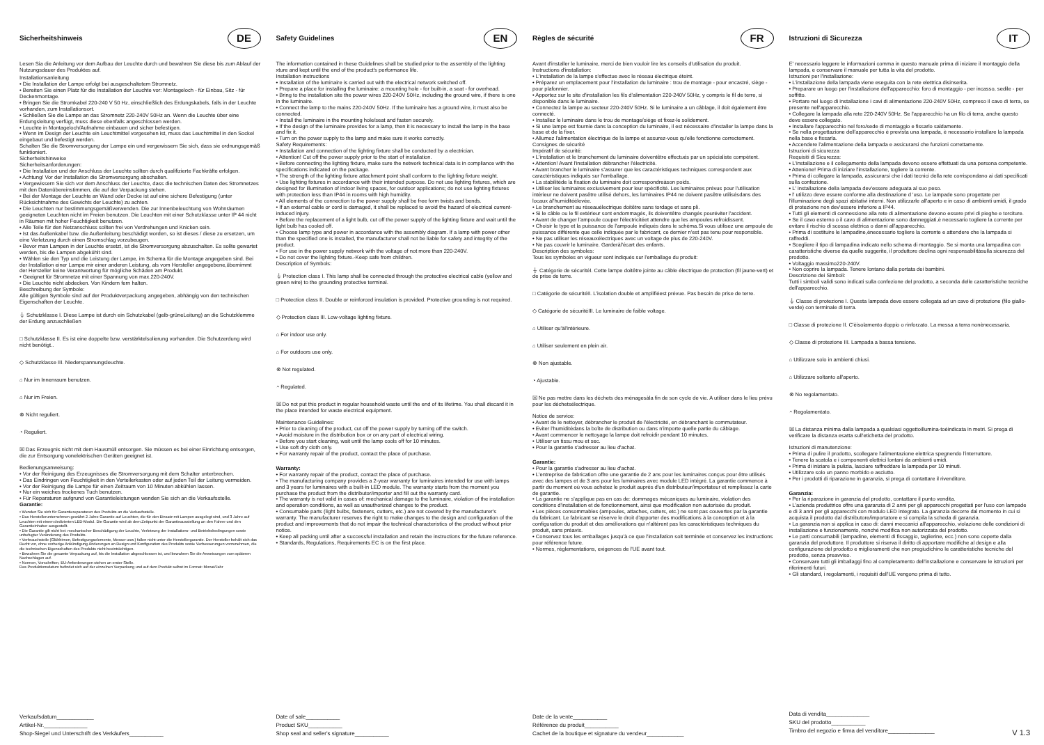Sicherheitshinweis DE
Lesen Sia die Anleitung vor dem Aufbau der Leuchte durch und bewahren Sie diese bis zum Ablauf der Nutzungsdauer des Produktes auf.
Installationsanleitung
• Die Installation der Lampe erfolgt bei ausgeschaltetem Stromnetz.
• Bereiten Sie einen Platz für die Installation der Leuchte vor: Montageloch - für Einbau, Sitz - für Deckenmontage.
• Bringen Sie die Stromkabel 220-240 V 50 Hz, einschließlich des Erdungskabels, falls in der Leuchte vorhanden, zum Installationsort.
• Schließen Sie die Lampe an das Stromnetz 220-240V 50Hz an. Wenn die Leuchte über eine Erdungsleitung verfügt, muss diese ebenfalls angeschlossen werden.
• Leuchte in Montageloch/Aufnahme einbauen und sicher befestigen.
• Wenn im Design der Leuchte ein Leuchtmittel vorgesehen ist, muss das Leuchtmittel in den Sockel eingebaut und befestigt werden.
Schalten Sie die Stromversorgung der Lampe ein und vergewissern Sie sich, dass sie ordnungsgemäß funktioniert.
Sicherheitshinweise
Sicherheitsanforderungen:
• Die Installation und der Anschluss der Leuchte sollten durch qualifizierte Fachkräfte erfolgen.
• Achtung! Vor der Installation die Stromversorgung abschalten.
• Vergewissern Sie sich vor dem Anschluss der Leuchte, dass die technischen Daten des Stromnetzes mit den Datenübereinstimmen, die auf der Verpackung stehen.
• Bei der Montage der Leuchte an Wand oder Decke ist auf eine sichere Befestigung (unter Rücksichtnahme des Gewichts der Leuchte) zu achten.
• Die Leuchten nur bestimmungsgemäßverwenden. Die zur Innenbeleuchtung von Wohnräumen geeigneten Leuchten nicht im Freien benutzen. Die Leuchten mit einer Schutzklasse unter IP 44 nicht in Räumen mit hoher Feuchtigkeit benutzen.
• Alle Teile für den Netzanschluss sollten frei von Verdrehungen und Knicken sein.
• Ist das Außenkabel bzw. die Außenleitung beschädigt worden, so ist dieses / diese zu ersetzen, um eine Verletzung durch einen Stromschlag vorzubeugen.
• Bevor man Lampen in der Leuchte ersetzt, ist die Stromversorgung abzuschalten. Es sollte gewartet werden, bis die Lampen abgekühlt sind.
• Wählen sie den Typ und die Leistung der Lampe, im Schema für die Montage angegeben sind. Bei der Installation einer Lampe mir einer anderen Leistung, als vom Hersteller angegebene,übernimmt der Hersteller keine Verantwortung für mögliche Schäden am Produkt.
• Geeignet für Stromnetze mit einer Spannung von max.220-240V.
• Die Leuchte nicht abdecken. Von Kindern fern halten.
Beschreibung der Symbole:
Alle gültigen Symbole sind auf der Produktverpackung angegeben, abhängig von den technischen Eigenschaften der Leuchte.
⏚ Schutzklasse I. Diese Lampe ist durch ein Schutzkabel (gelb-grüneLeitung) an die Schutzklemme der Erdung anzuschließen
□ Schutzklasse II. Es ist eine doppelte bzw. verstärktelsolierung vorhanden. Die Schutzerdung wird nicht benötigt..
◇ Schutzklasse III. Niederspannungsleuchte.
⌂ Nur im Innenraum benutzen.
⌂ Nur im Freien.
⊗ Nicht reguliert.
◔ Reguliert.
☒ Das Erzeugnis nicht mit dem Hausmüll entsorgen. Sie müssen es bei einer Einrichtung entsorgen, die zur Entsorgung vonelektrischen Geräten geeignet ist.
Bedienungsanweisung:
• Vor der Reinigung des Erzeugnisses die Stromversorgung mit dem Schalter unterbrechen.
• Das Eindringen von Feuchtigkeit in den Verteilerkasten oder auf jeden Teil der Leitung vermeiden.
• Vor der Reinigung die Lampe für einen Zeitraum von 10 Minuten abkühlen lassen.
• Nur ein weiches trockenes Tuch benutzen.
• Für Reparaturen aufgrund von Garantieleistungen wenden Sie sich an die Verkaufsstelle.
Garantie:
• Wenden Sie sich für Garantiereparaturen des Produkts an die Verkaufsstelle.
• Das Herstellerunternehmen gewährt 2 Jahre Garantie auf Leuchten, die für den Einsatz mit Lampen ausgelegt sind, und 3 Jahre auf Leuchten mit einem dedizierten LED-Modul. Die Garantie wird ab dem Zeitpunkt der Garantieausstellung an den Fahrer und den Garantieinhaber ausgestellt.
• Die Garantie gilt nicht bei: mechanischer Beschädigung der Leuchte, Verletzung der Installations- und Betriebsbedingungen sowie unbefugter Veränderung des Produkts.
• Verbrauchsteile (Glühbirnen, Befestigungselemente, Messer usw.) fallen nicht unter die Herstellergarantie. Der Hersteller behält sich das Recht vor, ohne vorherige Ankündigung Änderungen an Design und Konfiguration des Produkts sowie Verbesserungen vorzunehmen, die die technischen Eigenschaften des Produkts nicht beeinträchtigen.
• Bewahren Sie die gesamte Verpackung auf, bis die Installation abgeschlossen ist, und bewahren Sie die Anweisungen zum späteren Nachschlagen auf.
• Normen, Vorschriften, EU-Anforderungen stehen an erster Stelle.
Das Produktionsdatum befindet sich auf der einzelnen Verpackung und auf dem Produkt selbst im Format: Monat/Jahr
Verkaufsdatum____________
Artikel-Nr.______________
Shop-Siegel und Unterschrift des Verkäufers___________
Safety Guidelines EN
The information contained in these Guidelines shall be studied prior to the assembly of the lighting xture and kept until the end of the product's performance life.
Installation instructions
• Installation of the luminaire is carried out with the electrical network switched off.
• Prepare a place for installing the luminaire: a mounting hole - for built-in, a seat - for overhead.
• Bring to the installation site the power wires 220-240V 50Hz, including the ground wire, if there is one in the luminaire.
• Connect the lamp to the mains 220-240V 50Hz. If the luminaire has a ground wire, it must also be connected.
• Install the luminaire in the mounting hole/seat and fasten securely.
• If the design of the luminaire provides for a lamp, then it is necessary to install the lamp in the base and fix it.
• Turn on the power supply to the lamp and make sure it works correctly.
Safety Requirements:
• Installation and connection of the lighting fixture shall be conducted by a electrician.
• Attention! Cut off the power supply prior to the start of installation.
• Before connecting the lighting fixture, make sure the network technical data is in compliance with the specifications indicated on the package.
• The strength of the lighting fixture attachment point shall conform to the lighting fixture weight.
• Use lighting fixtures in accordance with their intended purpose. Do not use lighting fixtures, which are designed for illumination of indoor living spaces, for outdoor applications; do not use lighting fixtures with protection less than IP44 in rooms with high humidity.
• All elements of the connection to the power supply shall be free form twists and bends.
• If an external cable or cord is damaged, it shall be replaced to avoid the hazard of electrical current-induced injury.
• Before the replacement of a light bulb, cut off the power supply of the lighting fixture and wait until the light bulb has cooled off.
• Choose lamp type and power in accordance with the assembly diagram. If a lamp with power other than the specified one is installed, the manufacturer shall not be liable for safety and integrity of the product.
• For use in the power supply network with the voltage of not more than 220-240V.
• Do not cover the lighting fixture.-Keep safe from children.
Description of Symbols:
⏚ Protection class I. This lamp shall be connected through the protective electrical cable (yellow and green wire) to the grounding protective terminal.
□ Protection class II. Double or reinforced insulation is provided. Protective grounding is not required.
◇ Protection class III. Low-voltage lighting fixture.
⌂ For indoor use only.
⌂ For outdoors use only.
⊗ Not regulated.
◔ Regulated.
☒ Do not put this product in regular household waste until the end of its lifetime. You shall discard it in the place intended for waste electrical equipment.
Maintenance Guidelines:
• Prior to cleaning of the product, cut off the power supply by turning off the switch.
• Avoid moisture in the distribution box or on any part of electrical wiring.
• Before you start cleaning, wait until the lamp cools off for 10 minutes.
• Use soft dry cloth only.
• For warranty repair of the product, contact the place of purchase.
Warranty:
• For warranty repair of the product, contact the place of purchase.
• The manufacturing company provides a 2-year warranty for luminaires intended for use with lamps and 3 years for luminaires with a built-in LED module. The warranty starts from the moment you purchase the product from the distributor/importer and fill out the warranty card.
• The warranty is not valid in cases of: mechanical damage to the luminaire, violation of the installation and operation conditions, as well as unauthorized changes to the product.
• Consumable parts (light bulbs, fasteners, cutters, etc.) are not covered by the manufacturer's warranty. The manufacturer reserves the right to make changes to the design and configuration of the product and improvements that do not impair the technical characteristics of the product without prior notice.
• Keep all packing until after a successful installation and retain the instructions for the future reference.
• Standards, Regulations, Requirements EC is on the first place.
Date of sale___________
Product SKU___________
Shop seal and seller's signature___________
Règles de sécurité FR
Avant d'installer le luminaire, merci de bien vouloir lire les conseils d'utilisation du produit.
Instructions d'installation:
• L'installation de la lampe s'effectue avec le réseau électrique éteint.
• Préparez un emplacement pour l'installation du luminaire : trou de montage - pour encastré, siège - pour plafonnier.
• Apportez sur le site d'installation les fils d'alimentation 220-240V 50Hz, y compris le fil de terre, si disponible dans le luminaire.
• Connectez la lampe au secteur 220-240V 50Hz. Si le luminaire a un câblage, il doit également être connecté.
• Installez le luminaire dans le trou de montage/siège et fixez-le solidement.
• Si une lampe est fournie dans la conception du luminaire, il est nécessaire d'installer la lampe dans la base et de la fixer.
• Allumez l'alimentation électrique de la lampe et assurez-vous qu'elle fonctionne correctement.
Consignes de sécurité
Impératif de sécurité:
• L'installation et le branchement du luminaire doiventêtre effectués par un spécialiste compétent.
• Attention! Avant l'installation débrancher l'électricité.
• Avant brancher le luminaire s'assurer que les caractéristiques techniques correspondent aux caractéristiques indiqués sur l'emballage.
• La stabilitéde la fixation du luminaire doit correspondreàson poids.
• Utiliser les luminaires exclusivement pour leur spécificité. Les luminaires prévus pour l'utilisation intérieur ne doivent pasêtre utilisé dehors, les luminaires IP44 ne doivent pasêtre utilisésdans des locaux àl'humiditéélevée.
• Le branchement au réseauélectrique doitêtre sans tordage et sans pli.
• Si le câble ou le fil extérieur sont endommagés, ils doiventêtre changés pouréviter l'accident.
• Avant de changer l'ampoule couper l'électricitéet attendre que les ampoules refroidissent.
• Choisir le type et la puissance de l'ampoule indiqués dans le schéma.Si vous utilisez une ampoule de puissance différente que celle indiquée par le fabricant, ce dernier n'est pas tenu pour responsible.
• Ne pas utiliser les réseauxélectriques avec un voltage de plus de 220-240V.
• Ne pas couvrir le luminaire. Garderàl'écart des enfants.
Description des symboles:
Tous les symboles en vigueur sont indiqués sur l'emballage du produit:
⏚ Catégorie de sécuritéI. Cette lampe doitêtre jointe au câble électrique de protection (fil jaune-vert) et de prise de terre.
□ Catégorie de sécuritéII. L'isolation double et amplifiéest prévue. Pas besoin de prise de terre.
◇ Catégorie de sécuritéIII. Le luminaire de faible voltage.
⌂ Utiliser qu'àl'intérieure.
⌂ Utiliser seulement en plein air.
⊗ Non ajustable.
◔ Ajustable.
☒ Ne pas mettre dans les déchets des ménagesàla fin de son cycle de vie. A utiliser dans le lieu prévu pour les déchetsélectrique.
Notice de service:
• Avant de le nettoyer, débrancher le produit de l'électricité, en débranchant le commutateur.
• Eviter l'humiditédans la boîte de distribution ou dans n'importe quelle partie du câblage.
• Avant commencer le nettoyage la lampe doit refroidir pendant 10 minutes.
• Utiliser un tissu mou et sec.
• Pour la garantie s'adresser au lieu d'achat.
Garantie:
• Pour la garantie s'adresser au lieu d'achat.
• L'entreprise de fabrication offre une garantie de 2 ans pour les luminaires conçus pour être utilisés avec des lampes et de 3 ans pour les luminaires avec module LED intégré. La garantie commence à partir du moment où vous achetez le produit auprès d'un distributeur/importateur et remplissez la carte de garantie.
• La garantie ne s'applique pas en cas de: dommages mécaniques au luminaire, violation des conditions d'installation et de fonctionnement, ainsi que modification non autorisée du produit.
• Les pièces consommables (ampoules, attaches, cutters, etc.) ne sont pas couvertes par la garantie du fabricant. Le fabricant se réserve le droit d'apporter des modifications à la conception et à la configuration du produit et des améliorations qui n'altèrent pas les caractéristiques techniques du produit, sans préavis.
• Conservez tous les emballages jusqu'à ce que l'installation soit terminée et conservez les instructions pour référence future.
• Normes, réglementations, exigences de l'UE avant tout.
Date de la vente___________
Référence du produit___________
Cachet de la boutique et signature du vendeur____________
Istruzioni di Sicurezza IT
E' necessario leggere le informazioni comma in questo manuale prima di iniziare il montaggio della lampada, e conservare il manuale per tutta la vita del prodotto.
Istruzioni per l'installazione:
• L'installazione della lampada viene eseguita con la rete elettrica disinserita.
• Preparare un luogo per l'installazione dell'apparecchio: foro di montaggio - per incasso, sedile - per soffitto.
• Portare nel luogo di installazione i cavi di alimentazione 220-240V 50Hz, compreso il cavo di terra, se presente nell'apparecchio.
• Collegare la lampada alla rete 220-240V 50Hz. Se l'apparecchio ha un filo di terra, anche questo deve essere collegato.
• Installare l'apparecchio nel foro/sede di montaggio e fissarlo saldamente.
• Se nella progettazione dell'apparecchio è prevista una lampada, è necessario installare la lampada nella base e fissarla.
• Accendere l'alimentazione della lampada e assicurarsi che funzioni correttamente.
Istruzioni di sicurezza
Requisiti di Sicurezza:
• L'installazione e il collegamento della lampada devono essere effettuati da una persona competente.
• Attenione! Prima di iniziare l'installazione, togliere la corrente.
• Prima di collegare la lampada, assicurarsi che i dati tecnici della rete corrispondano ai dati specificati sulla confezione.
• L' installazione della lampada dev'essere adeguata al suo peso.
• l' utilizzo deve essere conforme alla destinazione d 'uso. Le lampade sono progettate per l'illuminazione degli spazi abitativi interni. Non utilizzarle all'aperto e in caso di ambienti umidi, il grado di protezione non dev'essere inferiore a IP44.
• Tutti gli elementi di connessione alla rete di alimentazione devono essere privi di pieghe e torciture.
• Se il cavo esterno o il cavo di alimentazione sono danneggiati,è necessario togliere la corrente per evitare il rischio di scossa elettrica o danni all'apparecchio.
• Prima di sostituire le lampadine,ènecessario togliere la corrente e attendere che la lampada si raffreddi.
• Scegliere il tipo di lampadina indicato nello schema di montaggio. Se si monta una lampadina con caratteristiche diverse da quelle suggerite, il produttore declina ogni responsabilitàsulla sicurezza del prodotto.
• Voltaggio massimo220-240V.
• Non coprire la lampada. Tenere lontano dalla portata dei bambini.
Descrizione dei Simboli:
Tutti i simboli validi sono indicati sulla confezione del prodotto, a seconda delle caratteristiche tecniche dell'apparecchio.
⏚ Classe di protezione I. Questa lampada deve essere collegata ad un cavo di protezione (filo giallo-verde) con terminale di terra.
□ Classe di protezione II. C'èisolamento doppio o rinforzato. La messa a terra nonènecessaria.
◇ Classe di protezione III. Lampada a bassa tensione.
⌂ Utilizzare solo in ambienti chiusi.
⌂ Utilizzare soltanto all'aperto.
⊗ No regolamentato.
◔ Regolamentato.
☒ La distanza minima dalla lampada a qualsiasi oggettoillumina-toèindicata in metri. Si prega di verificare la distanza esatta sull'etichetta del prodotto.
Istruzioni di manutenzione:
• Prima di pulire il prodotto, scollegare l'alimentazione elettrica spegnendo l'interruttore.
• Tenere la scatola e i componenti elettrici lontani da ambienti umidi.
• Prima di iniziare la pulizia, lasciare raffreddare la lampada per 10 minuti.
• Utilizzare solo un panno morbido e asciutto.
• Per i prodotti di riparazione in garanzia, si prega di contattare il rivenditore.
Garanzia:
• Per la riparazione in garanzia del prodotto, contattare il punto vendita.
• L'azienda produttrice offre una garanzia di 2 anni per gli apparecchi progettati per l'uso con lampade e di 3 anni per gli apparecchi con modulo LED integrato. La garanzia decorre dal momento in cui si acquista il prodotto dal distributore/importatore e si compila la scheda di garanzia.
• La garanzia non si applica in caso di: danni meccanici all'apparecchio, violazione delle condizioni di installazione e funzionamento, nonché modifica non autorizzata del prodotto.
• Le parti consumabili (lampadine, elementi di fissaggio, taglierine, ecc.) non sono coperte dalla garanzia del produttore. Il produttore si riserva il diritto di apportare modifiche al design e alla configurazione del prodotto e miglioramenti che non pregiudichino le caratteristiche tecniche del prodotto, senza preavviso.
• Conservare tutti gli imballaggi fino al completamento dell'installazione e conservare le istruzioni per riferimenti futuri.
• Gli standard, i regolamenti, i requisiti dell'UE vengono prima di tutto.
Data di vendita______________
SKU del prodotto___________
Timbro del negozio e firma del venditore_______________ V 1.3